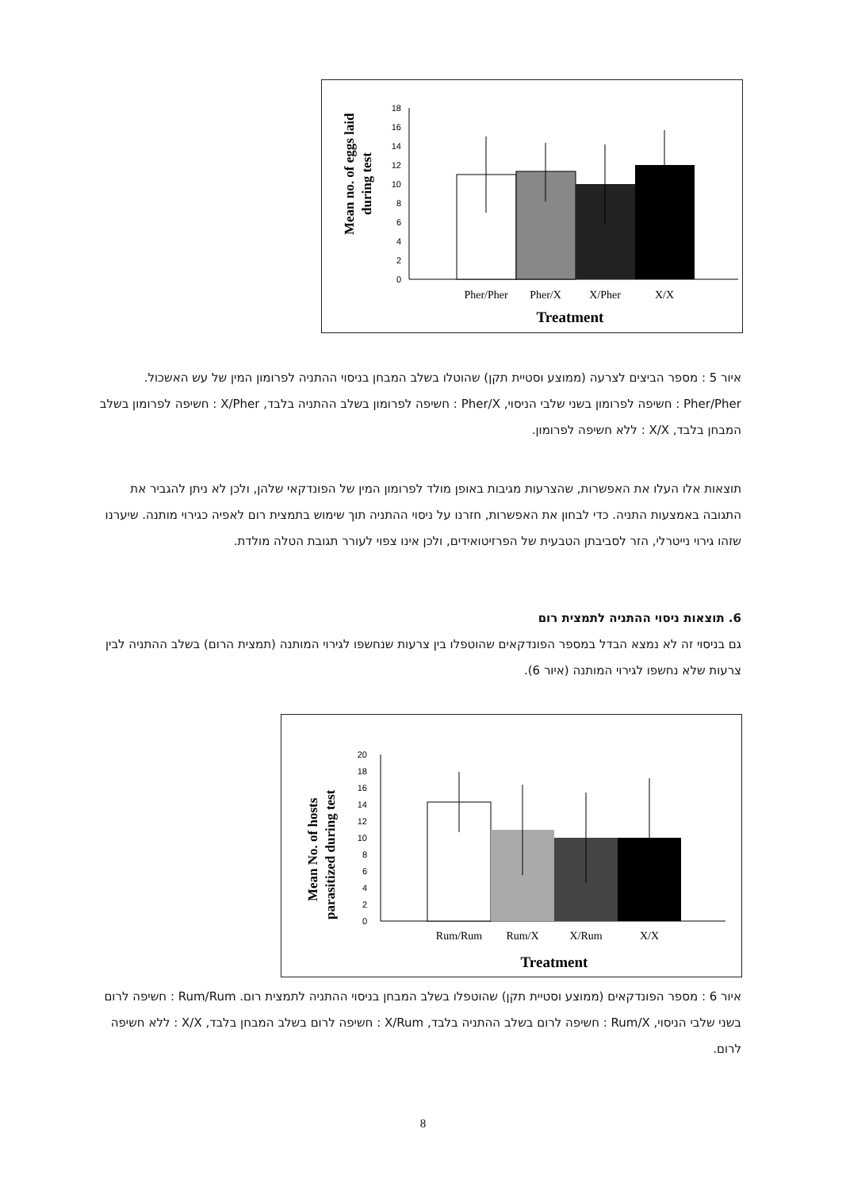Mean no. of eggs laid
during test
18
16
14
12
10
8
6
4
2
0
Pher/Pher
Pher/X
X/Pher
X/X
Treatment
איור 5 : מספר הביצים לצרעה (ממוצע וסטיית תקן) שהוטלו בשלב המבחן בניסוי ההתניה לפרומון המין של עש האשכול. Pher/Pher : חשיפה לפרומון בשני שלבי הניסוי, Pher/X : חשיפה לפרומון בשלב ההתניה בלבד, X/Pher : חשיפה לפרומון בשלב המבחן בלבד, X/X : ללא חשיפה לפרומון.
תוצאות אלו העלו את האפשרות, שהצרעות מגיבות באופן מולד לפרומון המין של הפונדקאי שלהן, ולכן לא ניתן להגביר את התגובה באמצעות התניה. כדי לבחון את האפשרות, חזרנו על ניסוי ההתניה תוך שימוש בתמצית רום לאפיה כגירוי מותנה. שיערנו שזהו גירוי נייטרלי, הזר לסביבתן הטבעית של הפרזיטואידים, ולכן אינו צפוי לעורר תגובת הטלה מולדת.
6. תוצאות ניסוי ההתניה לתמצית רום
גם בניסוי זה לא נמצא הבדל במספר הפונדקאים שהוטפלו בין צרעות שנחשפו לגירוי המותנה (תמצית הרום) בשלב ההתניה לבין צרעות שלא נחשפו לגירוי המותנה (איור 6).
Mean No. of hosts
parasitized during test
20
18
16
14
12
10
8
6
4
2
0
Rum/Rum
Rum/X
X/Rum
X/X
Treatment
איור 6 : מספר הפונדקאים (ממוצע וסטיית תקן) שהוטפלו בשלב המבחן בניסוי ההתניה לתמצית רום. Rum/Rum : חשיפה לרום בשני שלבי הניסוי, Rum/X : חשיפה לרום בשלב ההתניה בלבד, X/Rum : חשיפה לרום בשלב המבחן בלבד, X/X : ללא חשיפה לרום.
8